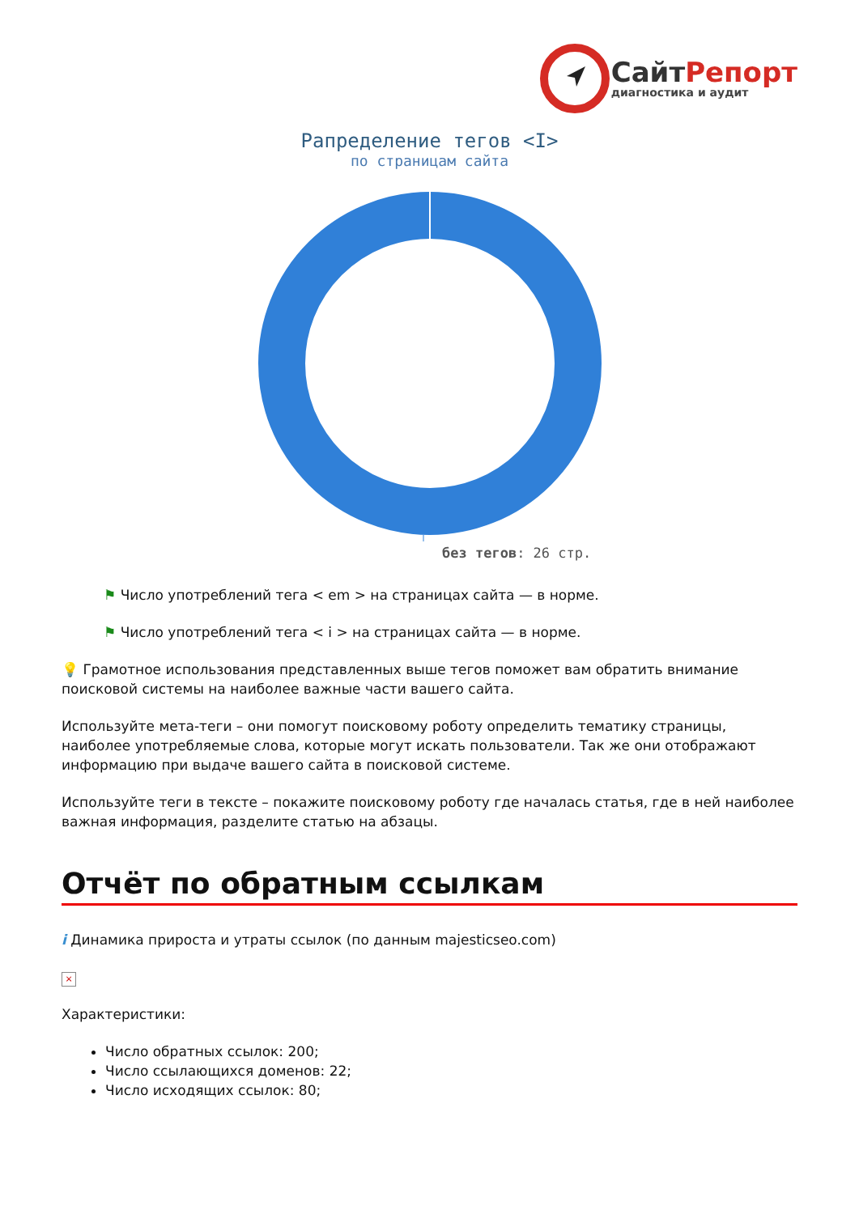Сайт Репорт
диагностика и аудит
Рапределение тегов <I>
по страницам сайта
без тегов: 26 стр.
⚑ Число употреблений тега < em > на страницах сайта — в норме.
⚑ Число употреблений тега < i > на страницах сайта — в норме.
💡 Грамотное использования представленных выше тегов поможет вам обратить внимание поисковой системы на наиболее важные части вашего сайта.
Используйте мета-теги – они помогут поисковому роботу определить тематику страницы, наиболее употребляемые слова, которые могут искать пользователи. Так же они отображают информацию при выдаче вашего сайта в поисковой системе.
Используйте теги в тексте – покажите поисковому роботу где началась статья, где в ней наиболее важная информация, разделите статью на абзацы.
Отчёт по обратным ссылкам
i Динамика прироста и утраты ссылок (по данным majesticseo.com)
×
Характеристики:
Число обратных ссылок: 200;
Число ссылающихся доменов: 22;
Число исходящих ссылок: 80;